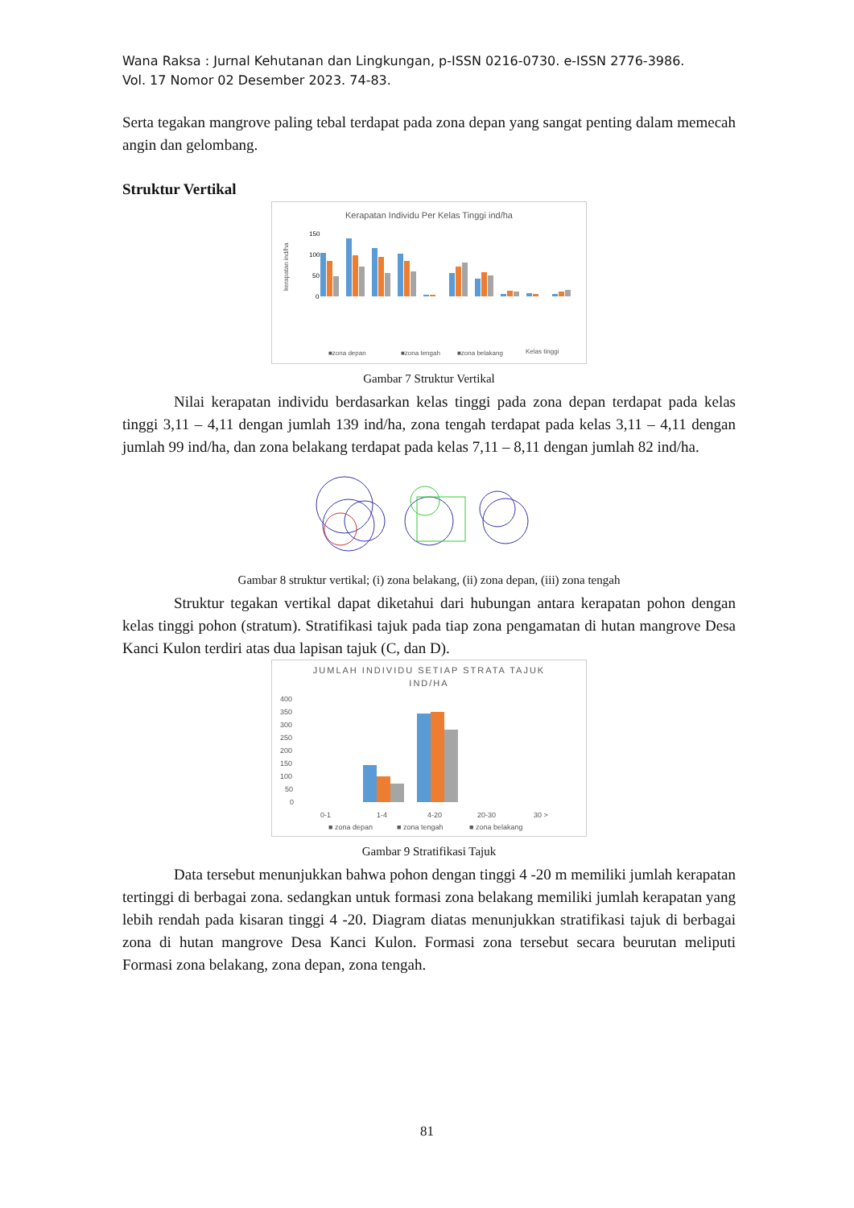Wana Raksa : Jurnal Kehutanan dan Lingkungan, p-ISSN 0216-0730. e-ISSN 2776-3986.
Vol. 17 Nomor 02 Desember 2023. 74-83.
Serta tegakan mangrove paling tebal terdapat pada zona depan yang sangat penting dalam memecah angin dan gelombang.
Struktur Vertikal
Kerapatan Individu Per Kelas Tinggi ind/ha
kerapatan ind/ha
150
100
50
0
■zona depan
■zona tengah
■zona belakang
Kelas tinggi
Gambar 7 Struktur Vertikal
Nilai kerapatan individu berdasarkan kelas tinggi pada zona depan terdapat pada kelas tinggi 3,11 – 4,11 dengan jumlah 139 ind/ha, zona tengah terdapat pada kelas 3,11 – 4,11 dengan jumlah 99 ind/ha, dan zona belakang terdapat pada kelas 7,11 – 8,11 dengan jumlah 82 ind/ha.
Gambar 8 struktur vertikal; (i) zona belakang, (ii) zona depan, (iii) zona tengah
Struktur tegakan vertikal dapat diketahui dari hubungan antara kerapatan pohon dengan kelas tinggi pohon (stratum). Stratifikasi tajuk pada tiap zona pengamatan di hutan mangrove Desa Kanci Kulon terdiri atas dua lapisan tajuk (C, dan D).
JUMLAH INDIVIDU SETIAP STRATA TAJUK
IND/HA
400
350
300
250
200
150
100
50
0
0-1
1-4
4-20
20-30
30 >
■ zona depan
■ zona tengah
■ zona belakang
Gambar 9 Stratifikasi Tajuk
Data tersebut menunjukkan bahwa pohon dengan tinggi 4 -20 m memiliki jumlah kerapatan tertinggi di berbagai zona. sedangkan untuk formasi zona belakang memiliki jumlah kerapatan yang lebih rendah pada kisaran tinggi 4 -20. Diagram diatas menunjukkan stratifikasi tajuk di berbagai zona di hutan mangrove Desa Kanci Kulon. Formasi zona tersebut secara beurutan meliputi Formasi zona belakang, zona depan, zona tengah.
81